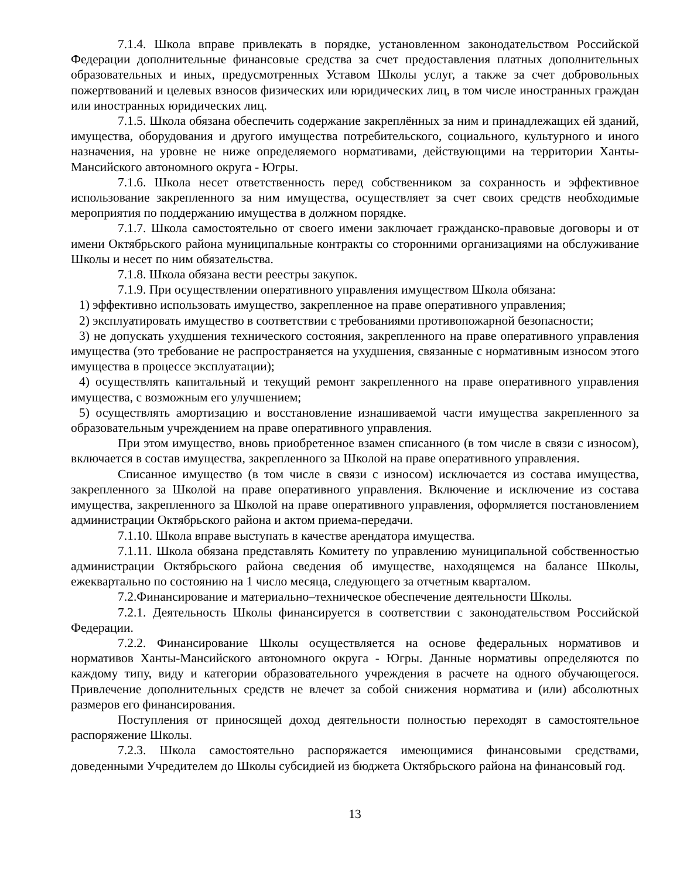7.1.4. Школа вправе привлекать в порядке, установленном законодательством Российской Федерации дополнительные финансовые средства за счет предоставления платных дополнительных образовательных и иных, предусмотренных Уставом Школы услуг, а также за счет добровольных пожертвований и целевых взносов физических или юридических лиц, в том числе иностранных граждан или иностранных юридических лиц.
7.1.5. Школа обязана обеспечить содержание закреплённых за ним и принадлежащих ей зданий, имущества, оборудования и другого имущества потребительского, социального, культурного и иного назначения, на уровне не ниже определяемого нормативами, действующими на территории Ханты-Мансийского автономного округа - Югры.
7.1.6. Школа несет ответственность перед собственником за сохранность и эффективное использование закрепленного за ним имущества, осуществляет за счет своих средств необходимые мероприятия по поддержанию имущества в должном порядке.
7.1.7. Школа самостоятельно от своего имени заключает гражданско-правовые договоры и от имени Октябрьского района муниципальные контракты со сторонними организациями на обслуживание Школы и несет по ним обязательства.
7.1.8. Школа обязана вести реестры закупок.
7.1.9. При осуществлении оперативного управления имуществом Школа обязана:
1) эффективно использовать имущество, закрепленное на праве оперативного управления;
2) эксплуатировать имущество в соответствии с требованиями противопожарной безопасности;
3) не допускать ухудшения технического состояния, закрепленного на праве оперативного управления имущества (это требование не распространяется на ухудшения, связанные с нормативным износом этого имущества в процессе эксплуатации);
4) осуществлять капитальный и текущий ремонт закрепленного на праве оперативного управления имущества, с возможным его улучшением;
5) осуществлять амортизацию и восстановление изнашиваемой части имущества закрепленного за образовательным учреждением на праве оперативного управления.
При этом имущество, вновь приобретенное взамен списанного (в том числе в связи с износом), включается в состав имущества, закрепленного за Школой на праве оперативного управления.
Списанное имущество (в том числе в связи с износом) исключается из состава имущества, закрепленного за Школой на праве оперативного управления. Включение и исключение из состава имущества, закрепленного за Школой на праве оперативного управления, оформляется постановлением администрации Октябрьского района и актом приема-передачи.
7.1.10. Школа вправе выступать в качестве арендатора имущества.
7.1.11. Школа обязана представлять Комитету по управлению муниципальной собственностью администрации Октябрьского района сведения об имуществе, находящемся на балансе Школы, ежеквартально по состоянию на 1 число месяца, следующего за отчетным кварталом.
7.2.Финансирование и материально–техническое обеспечение деятельности Школы.
7.2.1. Деятельность Школы финансируется в соответствии с законодательством Российской Федерации.
7.2.2. Финансирование Школы осуществляется на основе федеральных нормативов и нормативов Ханты-Мансийского автономного округа - Югры. Данные нормативы определяются по каждому типу, виду и категории образовательного учреждения в расчете на одного обучающегося. Привлечение дополнительных средств не влечет за собой снижения норматива и (или) абсолютных размеров его финансирования.
Поступления от приносящей доход деятельности полностью переходят в самостоятельное распоряжение Школы.
7.2.3. Школа самостоятельно распоряжается имеющимися финансовыми средствами, доведенными Учредителем до Школы субсидией из бюджета Октябрьского района на финансовый год.
13